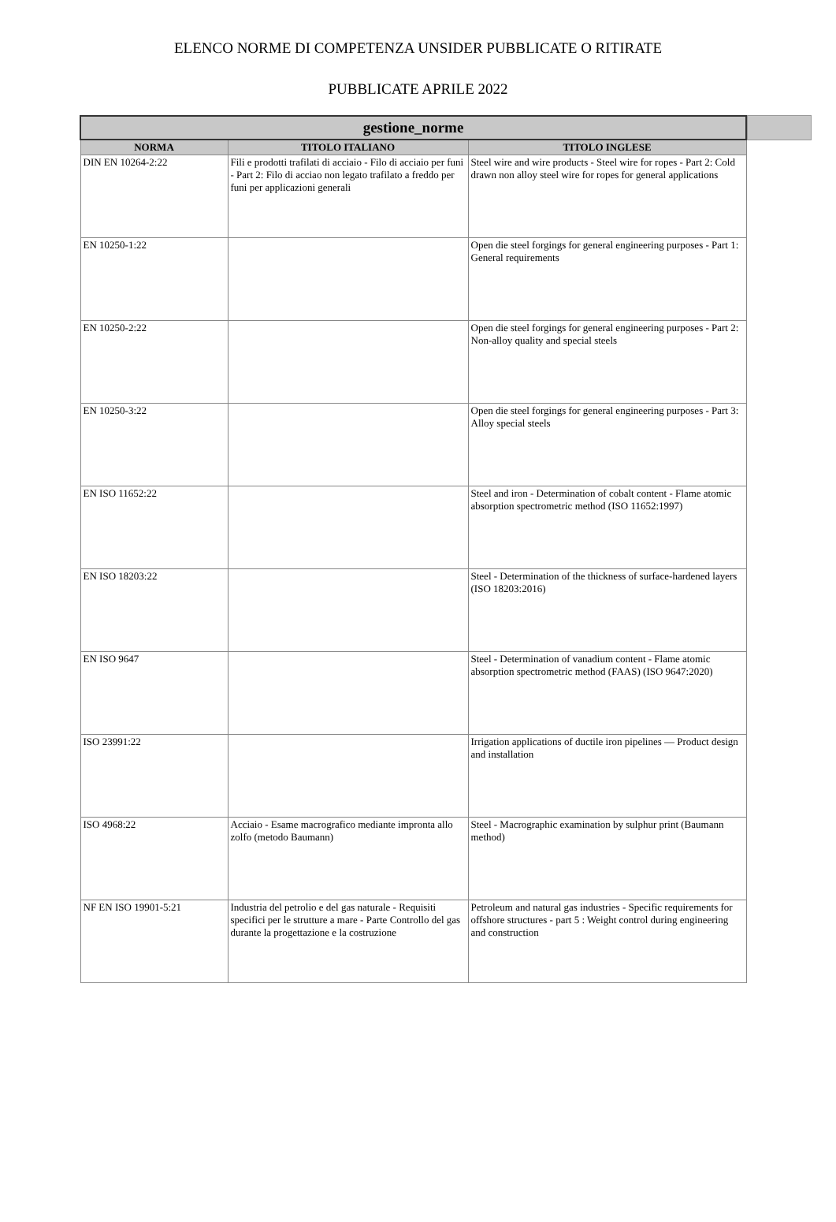ELENCO NORME DI COMPETENZA UNSIDER PUBBLICATE O RITIRATE
PUBBLICATE APRILE 2022
| gestione_norme | | |
| --- | --- | --- |
| NORMA | TITOLO ITALIANO | TITOLO INGLESE |
| DIN EN 10264-2:22 | Fili e prodotti trafilati di acciaio - Filo di acciaio per funi - Part 2: Filo di acciao non legato trafilato a freddo per funi per applicazioni generali | Steel wire and wire products - Steel wire for ropes - Part 2: Cold drawn non alloy steel wire for ropes for general applications |
| EN 10250-1:22 | | Open die steel forgings for general engineering purposes - Part 1: General requirements |
| EN 10250-2:22 | | Open die steel forgings for general engineering purposes - Part 2: Non-alloy quality and special steels |
| EN 10250-3:22 | | Open die steel forgings for general engineering purposes - Part 3: Alloy special steels |
| EN ISO 11652:22 | | Steel and iron - Determination of cobalt content - Flame atomic absorption spectrometric method (ISO 11652:1997) |
| EN ISO 18203:22 | | Steel - Determination of the thickness of surface-hardened layers (ISO 18203:2016) |
| EN ISO 9647 | | Steel - Determination of vanadium content - Flame atomic absorption spectrometric method (FAAS) (ISO 9647:2020) |
| ISO 23991:22 | | Irrigation applications of ductile iron pipelines — Product design and installation |
| ISO 4968:22 | Acciaio - Esame macrografico mediante impronta allo zolfo (metodo Baumann) | Steel - Macrographic examination by sulphur print (Baumann method) |
| NF EN ISO 19901-5:21 | Industria del petrolio e del gas naturale - Requisiti specifici per le strutture a mare - Parte Controllo del gas durante la progettazione e la costruzione | Petroleum and natural gas industries - Specific requirements for offshore structures - part 5 : Weight control during engineering and construction |